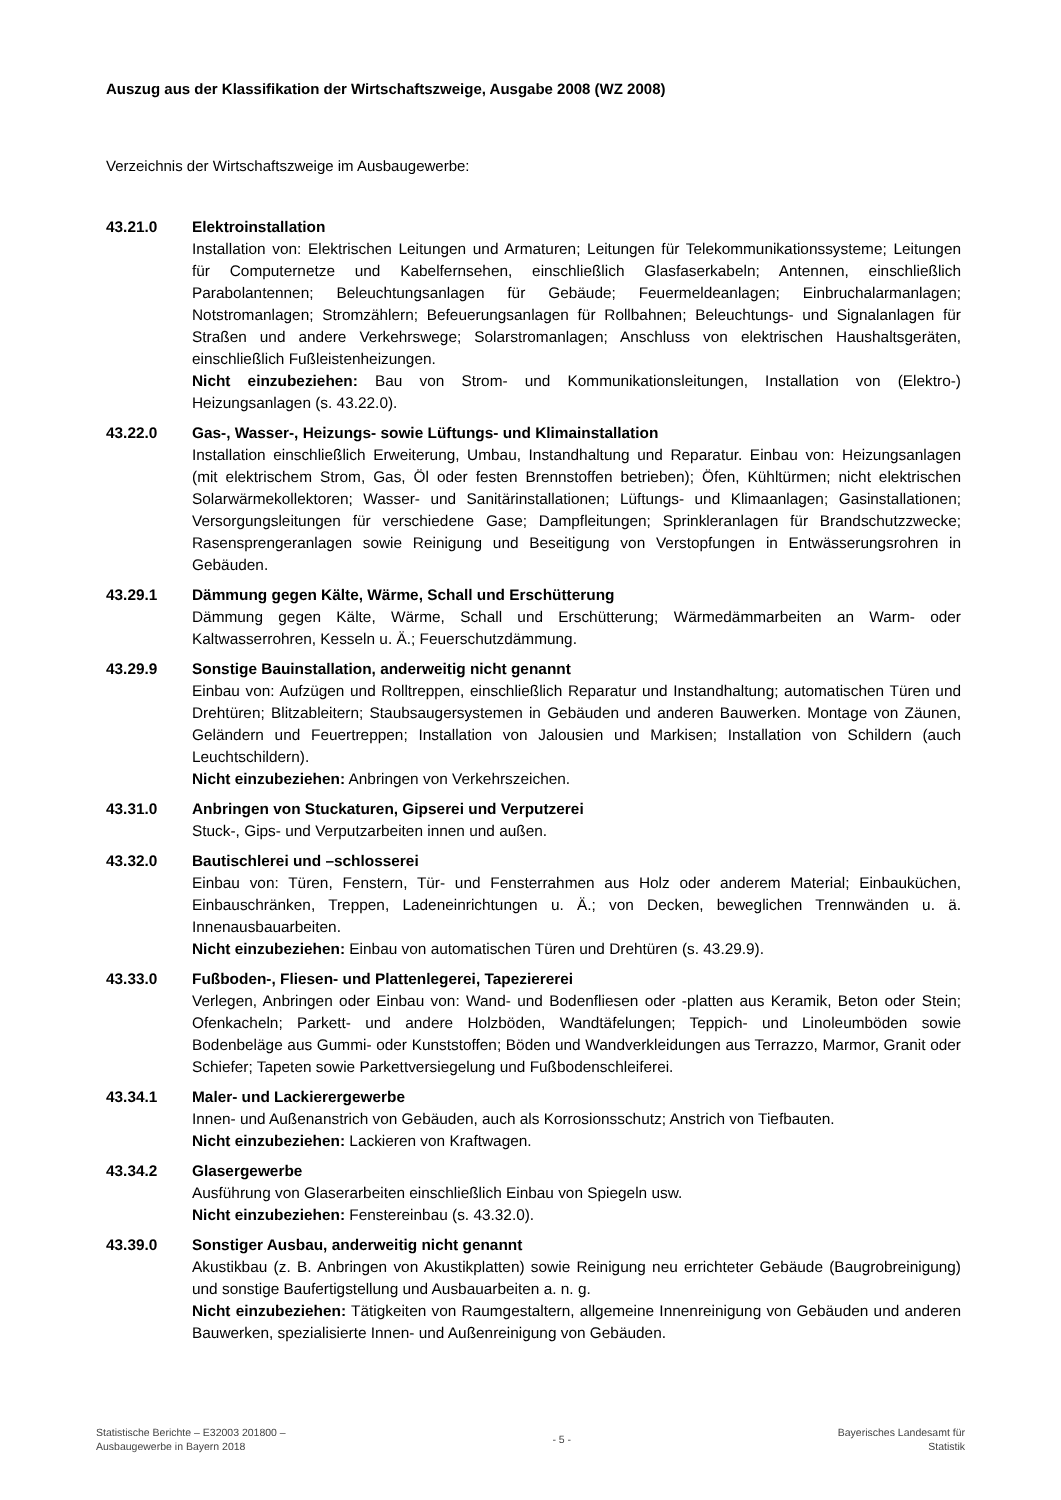Auszug aus der Klassifikation der Wirtschaftszweige, Ausgabe 2008 (WZ 2008)
Verzeichnis der Wirtschaftszweige im Ausbaugewerbe:
43.21.0 Elektroinstallation
Installation von: Elektrischen Leitungen und Armaturen; Leitungen für Telekommunikations­systeme; Leitungen für Computernetze und Kabelfernsehen, einschließlich Glasfaserkabeln; Antennen, einschließlich Parabolantennen; Beleuchtungsanlagen für Gebäude; Feuermelde­anlagen; Einbruchalarmanlagen; Notstromanlagen; Stromzählern; Befeuerungsanlagen für Roll­bahnen; Beleuchtungs- und Signalanlagen für Straßen und andere Verkehrswege; Solarstrom­anlagen; Anschluss von elektrischen Haushaltsgeräten, einschließlich Fußleistenheizungen.
Nicht einzubeziehen: Bau von Strom- und Kommunikationsleitungen, Installation von (Elektro-) Heizungsanlagen (s. 43.22.0).
43.22.0 Gas-, Wasser-, Heizungs- sowie Lüftungs- und Klimainstallation
Installation einschließlich Erweiterung, Umbau, Instandhaltung und Reparatur. Einbau von: Heizungsanlagen (mit elektrischem Strom, Gas, Öl oder festen Brennstoffen betrieben); Öfen, Kühltürmen; nicht elektrischen Solarwärmekollektoren; Wasser- und Sanitärinstallationen; Lüftungs- und Klimaanlagen; Gasinstallationen; Versorgungsleitungen für verschiedene Gase; Dampfleitungen; Sprinkleranlagen für Brandschutzzwecke; Rasensprengeranlagen sowie Reinigung und Beseitigung von Verstopfungen in Entwässerungsrohren in Gebäuden.
43.29.1 Dämmung gegen Kälte, Wärme, Schall und Erschütterung
Dämmung gegen Kälte, Wärme, Schall und Erschütterung; Wärmedämmarbeiten an Warm- oder Kaltwasserrohren, Kesseln u. Ä.; Feuerschutzdämmung.
43.29.9 Sonstige Bauinstallation, anderweitig nicht genannt
Einbau von: Aufzügen und Rolltreppen, einschließlich Reparatur und Instandhaltung; automatischen Türen und Drehtüren; Blitzableitern; Staubsaugersystemen in Gebäuden und anderen Bauwerken. Montage von Zäunen, Geländern und Feuertreppen; Installation von Jalousien und Markisen; Installation von Schildern (auch Leuchtschildern).
Nicht einzubeziehen: Anbringen von Verkehrszeichen.
43.31.0 Anbringen von Stuckaturen, Gipserei und Verputzerei
Stuck-, Gips- und Verputzarbeiten innen und außen.
43.32.0 Bautischlerei und –schlosserei
Einbau von: Türen, Fenstern, Tür- und Fensterrahmen aus Holz oder anderem Material; Einbauküchen, Einbauschränken, Treppen, Ladeneinrichtungen u. Ä.; von Decken, beweglichen Trennwänden u. ä. Innenausbauarbeiten.
Nicht einzubeziehen: Einbau von automatischen Türen und Drehtüren (s. 43.29.9).
43.33.0 Fußboden-, Fliesen- und Plattenlegerei, Tapeziererei
Verlegen, Anbringen oder Einbau von: Wand- und Bodenfliesen oder -platten aus Keramik, Beton oder Stein; Ofenkacheln; Parkett- und andere Holzböden, Wandtäfelungen; Teppich- und Linoleumböden sowie Bodenbeläge aus Gummi- oder Kunststoffen; Böden und Wandverkleidungen aus Terrazzo, Marmor, Granit oder Schiefer; Tapeten sowie Parkettversiegelung und Fußbodenschleiferei.
43.34.1 Maler- und Lackierergewerbe
Innen- und Außenanstrich von Gebäuden, auch als Korrosionsschutz; Anstrich von Tiefbauten.
Nicht einzubeziehen: Lackieren von Kraftwagen.
43.34.2 Glasergewerbe
Ausführung von Glaserarbeiten einschließlich Einbau von Spiegeln usw.
Nicht einzubeziehen: Fenstereinbau (s. 43.32.0).
43.39.0 Sonstiger Ausbau, anderweitig nicht genannt
Akustikbau (z. B. Anbringen von Akustikplatten) sowie Reinigung neu errichteter Gebäude (Baugrobreinigung) und sonstige Baufertigstellung und Ausbauarbeiten a. n. g.
Nicht einzubeziehen: Tätigkeiten von Raumgestaltern, allgemeine Innenreinigung von Gebäuden und anderen Bauwerken, spezialisierte Innen- und Außenreinigung von Gebäuden.
Statistische Berichte – E32003 201800 –
Ausbaugewerbe in Bayern 2018
- 5 -
Bayerisches Landesamt für
Statistik